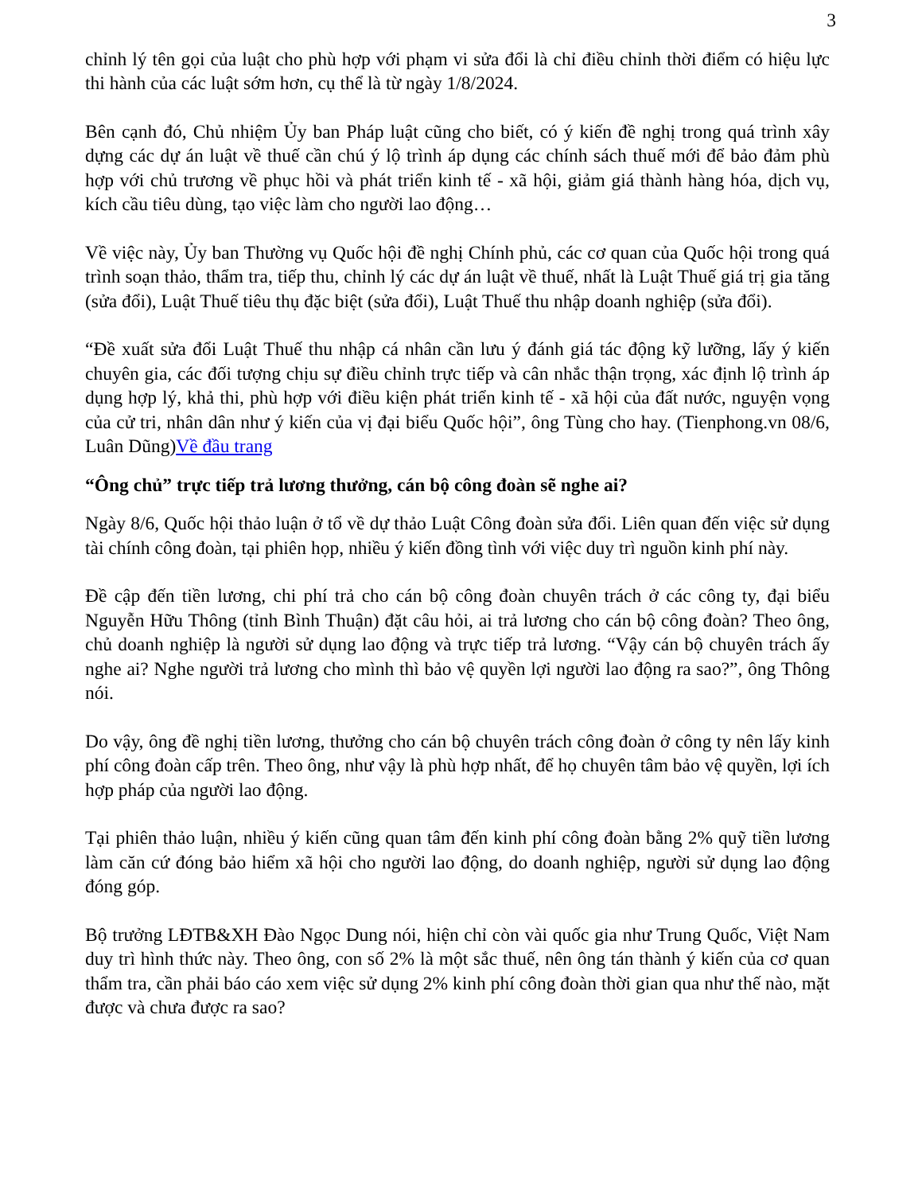3
chỉnh lý tên gọi của luật cho phù hợp với phạm vi sửa đổi là chỉ điều chỉnh thời điểm có hiệu lực thi hành của các luật sớm hơn, cụ thể là từ ngày 1/8/2024.
Bên cạnh đó, Chủ nhiệm Ủy ban Pháp luật cũng cho biết, có ý kiến đề nghị trong quá trình xây dựng các dự án luật về thuế cần chú ý lộ trình áp dụng các chính sách thuế mới để bảo đảm phù hợp với chủ trương về phục hồi và phát triển kinh tế - xã hội, giảm giá thành hàng hóa, dịch vụ, kích cầu tiêu dùng, tạo việc làm cho người lao động…
Về việc này, Ủy ban Thường vụ Quốc hội đề nghị Chính phủ, các cơ quan của Quốc hội trong quá trình soạn thảo, thẩm tra, tiếp thu, chỉnh lý các dự án luật về thuế, nhất là Luật Thuế giá trị gia tăng (sửa đổi), Luật Thuế tiêu thụ đặc biệt (sửa đổi), Luật Thuế thu nhập doanh nghiệp (sửa đổi).
“Đề xuất sửa đổi Luật Thuế thu nhập cá nhân cần lưu ý đánh giá tác động kỹ lưỡng, lấy ý kiến chuyên gia, các đối tượng chịu sự điều chỉnh trực tiếp và cân nhắc thận trọng, xác định lộ trình áp dụng hợp lý, khả thi, phù hợp với điều kiện phát triển kinh tế - xã hội của đất nước, nguyện vọng của cử tri, nhân dân như ý kiến của vị đại biểu Quốc hội”, ông Tùng cho hay. (Tienphong.vn 08/6, Luân Dũng)Về đầu trang
“Ông chủ” trực tiếp trả lương thưởng, cán bộ công đoàn sẽ nghe ai?
Ngày 8/6, Quốc hội thảo luận ở tổ về dự thảo Luật Công đoàn sửa đổi. Liên quan đến việc sử dụng tài chính công đoàn, tại phiên họp, nhiều ý kiến đồng tình với việc duy trì nguồn kinh phí này.
Đề cập đến tiền lương, chi phí trả cho cán bộ công đoàn chuyên trách ở các công ty, đại biểu Nguyễn Hữu Thông (tỉnh Bình Thuận) đặt câu hỏi, ai trả lương cho cán bộ công đoàn? Theo ông, chủ doanh nghiệp là người sử dụng lao động và trực tiếp trả lương. “Vậy cán bộ chuyên trách ấy nghe ai? Nghe người trả lương cho mình thì bảo vệ quyền lợi người lao động ra sao?”, ông Thông nói.
Do vậy, ông đề nghị tiền lương, thưởng cho cán bộ chuyên trách công đoàn ở công ty nên lấy kinh phí công đoàn cấp trên. Theo ông, như vậy là phù hợp nhất, để họ chuyên tâm bảo vệ quyền, lợi ích hợp pháp của người lao động.
Tại phiên thảo luận, nhiều ý kiến cũng quan tâm đến kinh phí công đoàn bằng 2% quỹ tiền lương làm căn cứ đóng bảo hiểm xã hội cho người lao động, do doanh nghiệp, người sử dụng lao động đóng góp.
Bộ trưởng LĐTB&XH Đào Ngọc Dung nói, hiện chỉ còn vài quốc gia như Trung Quốc, Việt Nam duy trì hình thức này. Theo ông, con số 2% là một sắc thuế, nên ông tán thành ý kiến của cơ quan thẩm tra, cần phải báo cáo xem việc sử dụng 2% kinh phí công đoàn thời gian qua như thế nào, mặt được và chưa được ra sao?